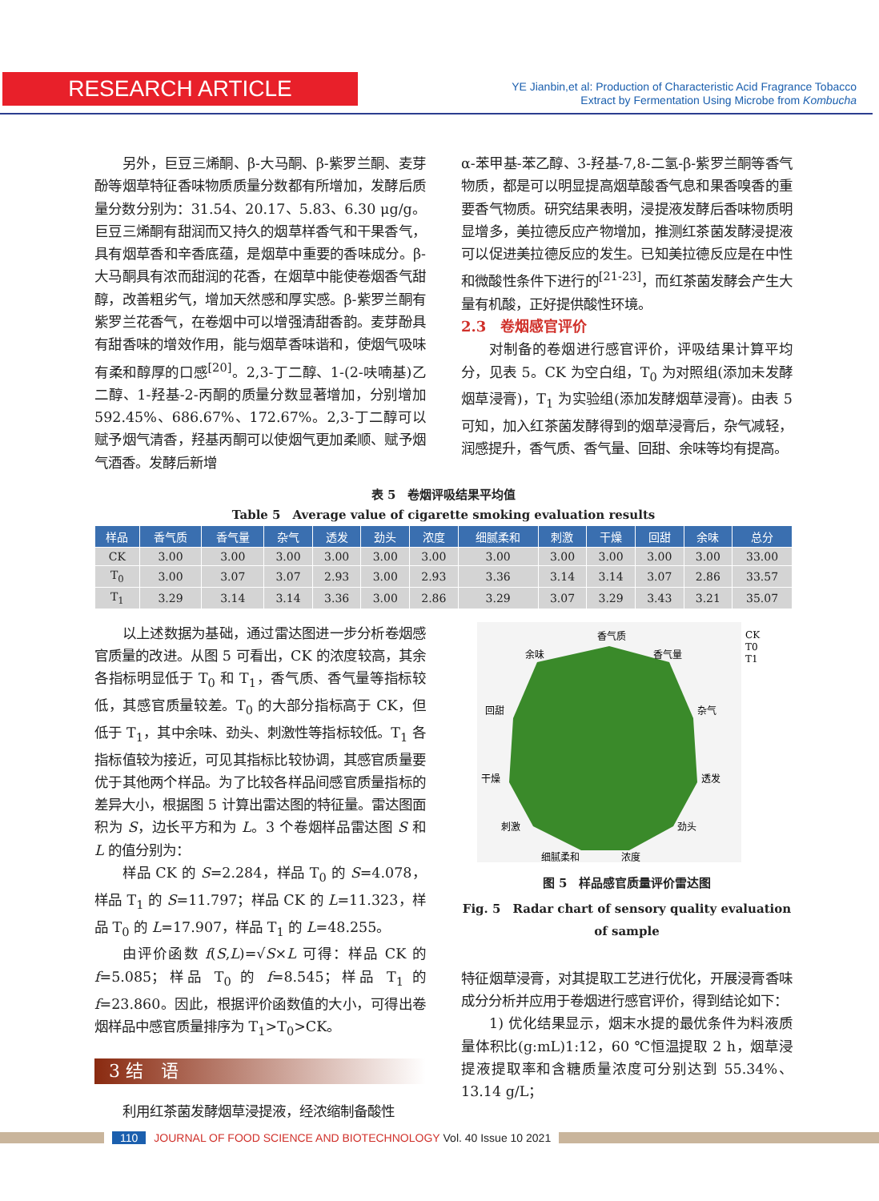RESEARCH ARTICLE
YE Jianbin,et al: Production of Characteristic Acid Fragrance Tobacco
Extract by Fermentation Using Microbe from Kombucha
另外，巨豆三烯酮、β-大马酮、β-紫罗兰酮、麦芽酚等烟草特征香味物质质量分数都有所增加，发酵后质量分数分别为：31.54、20.17、5.83、6.30 μg/g。巨豆三烯酮有甜润而又持久的烟草样香气和干果香气，具有烟草香和辛香底蕴，是烟草中重要的香味成分。β-大马酮具有浓而甜润的花香，在烟草中能使卷烟香气甜醇，改善粗劣气，增加天然感和厚实感。β-紫罗兰酮有紫罗兰花香气，在卷烟中可以增强清甜香韵。麦芽酚具有甜香味的增效作用，能与烟草香味谐和，使烟气吸味有柔和醇厚的口感<sup>[20]</sup>。2,3-丁二醇、1-(2-呋喃基)乙二醇、1-羟基-2-丙酮的质量分数显著增加，分别增加 592.45%、686.67%、172.67%。2,3-丁二醇可以赋予烟气清香，羟基丙酮可以使烟气更加柔顺、赋予烟气酒香。发酵后新增
α-苯甲基-苯乙醇、3-羟基-7,8-二氢-β-紫罗兰酮等香气物质，都是可以明显提高烟草酸香气息和果香嗅香的重要香气物质。研究结果表明，浸提液发酵后香味物质明显增多，美拉德反应产物增加，推测红茶菌发酵浸提液可以促进美拉德反应的发生。已知美拉德反应是在中性和微酸性条件下进行的<sup>[21-23]</sup>，而红茶菌发酵会产生大量有机酸，正好提供酸性环境。
2.3　卷烟感官评价
对制备的卷烟进行感官评价，评吸结果计算平均分，见表 5。CK 为空白组，T<sub>0</sub> 为对照组(添加未发酵烟草浸膏)，T<sub>1</sub> 为实验组(添加发酵烟草浸膏)。由表 5 可知，加入红茶菌发酵得到的烟草浸膏后，杂气减轻，润感提升，香气质、香气量、回甜、余味等均有提高。
表 5　卷烟评吸结果平均值
Table 5　Average value of cigarette smoking evaluation results
| 样品 | 香气质 | 香气量 | 杂气 | 透发 | 劲头 | 浓度 | 细腻柔和 | 刺激 | 干燥 | 回甜 | 余味 | 总分 |
| --- | --- | --- | --- | --- | --- | --- | --- | --- | --- | --- | --- | --- |
| CK | 3.00 | 3.00 | 3.00 | 3.00 | 3.00 | 3.00 | 3.00 | 3.00 | 3.00 | 3.00 | 3.00 | 33.00 |
| T<sub>0</sub> | 3.00 | 3.07 | 3.07 | 2.93 | 3.00 | 2.93 | 3.36 | 3.14 | 3.14 | 3.07 | 2.86 | 33.57 |
| T<sub>1</sub> | 3.29 | 3.14 | 3.14 | 3.36 | 3.00 | 2.86 | 3.29 | 3.07 | 3.29 | 3.43 | 3.21 | 35.07 |
以上述数据为基础，通过雷达图进一步分析卷烟感官质量的改进。从图 5 可看出，CK 的浓度较高，其余各指标明显低于 T<sub>0</sub> 和 T<sub>1</sub>，香气质、香气量等指标较低，其感官质量较差。T<sub>0</sub> 的大部分指标高于 CK，但低于 T<sub>1</sub>，其中余味、劲头、刺激性等指标较低。T<sub>1</sub> 各指标值较为接近，可见其指标比较协调，其感官质量要优于其他两个样品。为了比较各样品间感官质量指标的差异大小，根据图 5 计算出雷达图的特征量。雷达图面积为 S，边长平方和为 L。3 个卷烟样品雷达图 S 和 L 的值分别为：
样品 CK 的 S=2.284，样品 T<sub>0</sub> 的 S=4.078，样品 T<sub>1</sub> 的 S=11.797；样品 CK 的 L=11.323，样品 T<sub>0</sub> 的 L=17.907，样品 T<sub>1</sub> 的 L=48.255。
由评价函数 f(S,L)=√S×L 可得：样品 CK 的 f=5.085；样品 T<sub>0</sub> 的 f=8.545；样品 T<sub>1</sub> 的 f=23.860。因此，根据评价函数值的大小，可得出卷烟样品中感官质量排序为 T<sub>1</sub>>T<sub>0</sub>>CK。
3 结　语
利用红茶菌发酵烟草浸提液，经浓缩制备酸性
香气质
香气量
杂气
透发
劲头
浓度
细腻柔和
刺激
干燥
回甜
余味
CK
T0
T1
图 5　样品感官质量评价雷达图
Fig. 5　Radar chart of sensory quality evaluation of sample
特征烟草浸膏，对其提取工艺进行优化，开展浸膏香味成分分析并应用于卷烟进行感官评价，得到结论如下：
1) 优化结果显示，烟末水提的最优条件为料液质量体积比(g:mL)1:12，60 ℃恒温提取 2 h，烟草浸提液提取率和含糖质量浓度可分别达到 55.34%、13.14 g/L；
110 JOURNAL OF FOOD SCIENCE AND BIOTECHNOLOGY Vol. 40 Issue 10 2021